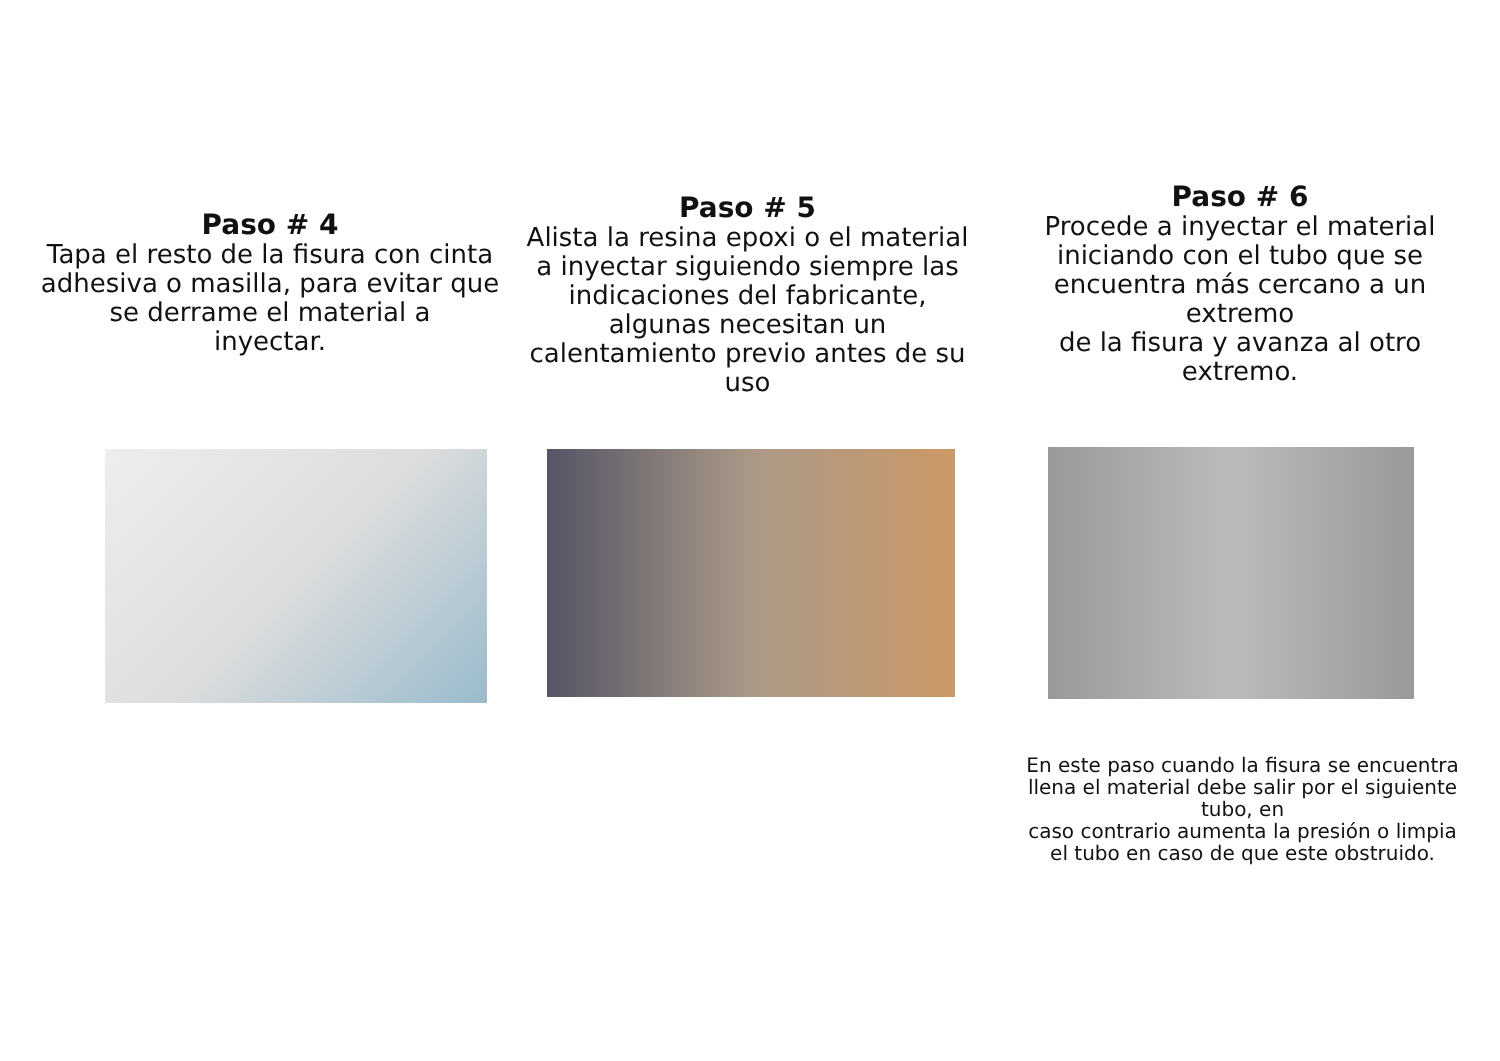Paso # 4
Tapa el resto de la fisura con cinta adhesiva o masilla, para evitar que se derrame el material a
inyectar.
Paso # 5
Alista la resina epoxi o el material a inyectar siguiendo siempre las indicaciones del fabricante,
algunas necesitan un calentamiento previo antes de su uso
Paso # 6
Procede a inyectar el material iniciando con el tubo que se encuentra más cercano a un extremo
de la fisura y avanza al otro extremo.
En este paso cuando la fisura se encuentra llena el material debe salir por el siguiente tubo, en
caso contrario aumenta la presión o limpia el tubo en caso de que este obstruido.